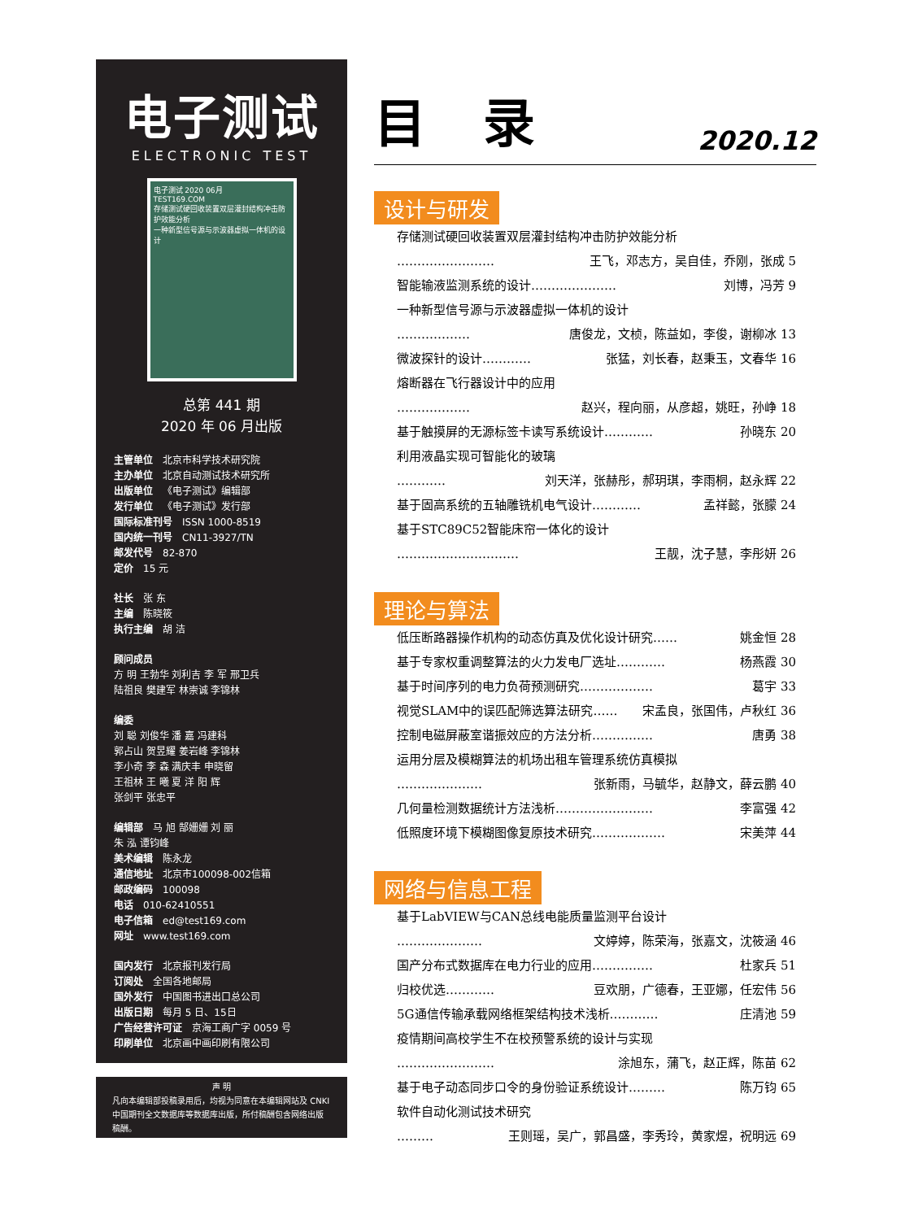电子测试
ELECTRONIC TEST
电子测试 2020 06月
TEST169.COM
存储测试硬回收装置双层灌封结构冲击防护效能分析
一种新型信号源与示波器虚拟一体机的设计
总第 441 期
2020 年 06 月出版
主管单位 北京市科学技术研究院
主办单位 北京自动测试技术研究所
出版单位 《电子测试》编辑部
发行单位 《电子测试》发行部
国际标准刊号 ISSN 1000-8519
国内统一刊号 CN11-3927/TN
邮发代号 82-870
定价 15 元
社长 张 东
主编 陈晓筱
执行主编 胡 洁
顾问成员
方 明 王勃华 刘利吉 李 军 邢卫兵
陆祖良 樊建军 林崇诚 李锦林
编委
刘 聪 刘俊华 潘 嘉 冯建科
郭占山 贺昱耀 姜岩峰 李锦林
李小奇 李 森 满庆丰 申晓留
王祖林 王 曦 夏 洋 阳 辉
张剑平 张忠平
编辑部 马 旭 郜姗姗 刘 丽
朱 泓 谭钧峰
美术编辑 陈永龙
通信地址 北京市100098-002信箱
邮政编码 100098
电话 010-62410551
电子信箱 ed@test169.com
网址 www.test169.com
国内发行 北京报刊发行局
订阅处 全国各地邮局
国外发行 中国图书进出口总公司
出版日期 每月 5 日、15日
广告经营许可证 京海工商广字 0059 号
印刷单位 北京画中画印刷有限公司
声 明
凡向本编辑部投稿录用后，均视为同意在本编辑网站及 CNKI 中国期刊全文数据库等数据库出版，所付稿酬包含网络出版稿酬。
目录
2020.12
设计与研发
存储测试硬回收装置双层灌封结构冲击防护效能分析
…………………… 王飞，邓志方，吴自佳，乔刚，张成 5
智能输液监测系统的设计………………… 刘博，冯芳 9
一种新型信号源与示波器虚拟一体机的设计
……………… 唐俊龙，文桢，陈益如，李俊，谢柳冰 13
微波探针的设计………… 张猛，刘长春，赵秉玉，文春华 16
熔断器在飞行器设计中的应用
……………… 赵兴，程向丽，从彦超，姚旺，孙峥 18
基于触摸屏的无源标签卡读写系统设计………… 孙晓东 20
利用液晶实现可智能化的玻璃
………… 刘天洋，张赫彤，郝玥琪，李雨桐，赵永辉 22
基于固高系统的五轴雕铣机电气设计………… 孟祥懿，张朦 24
基于STC89C52智能床帘一体化的设计
………………………… 王靓，沈子慧，李彤妍 26
理论与算法
低压断路器操作机构的动态仿真及优化设计研究…… 姚金恒 28
基于专家权重调整算法的火力发电厂选址………… 杨燕霞 30
基于时间序列的电力负荷预测研究……………… 葛宇 33
视觉SLAM中的误匹配筛选算法研究…… 宋孟良，张国伟，卢秋红 36
控制电磁屏蔽室谐振效应的方法分析…………… 唐勇 38
运用分层及模糊算法的机场出租车管理系统仿真模拟
………………… 张新雨，马毓华，赵静文，薛云鹏 40
几何量检测数据统计方法浅析…………………… 李富强 42
低照度环境下模糊图像复原技术研究……………… 宋美萍 44
网络与信息工程
基于LabVIEW与CAN总线电能质量监测平台设计
………………… 文婷婷，陈荣海，张嘉文，沈筱涵 46
国产分布式数据库在电力行业的应用…………… 杜家兵 51
归校优选………… 豆欢朋，广德春，王亚娜，任宏伟 56
5G通信传输承载网络框架结构技术浅析………… 庄清池 59
疫情期间高校学生不在校预警系统的设计与实现
…………………… 涂旭东，蒲飞，赵正辉，陈苗 62
基于电子动态同步口令的身份验证系统设计……… 陈万钧 65
软件自动化测试技术研究
……… 王则瑶，吴广，郭昌盛，李秀玲，黄家煜，祝明远 69